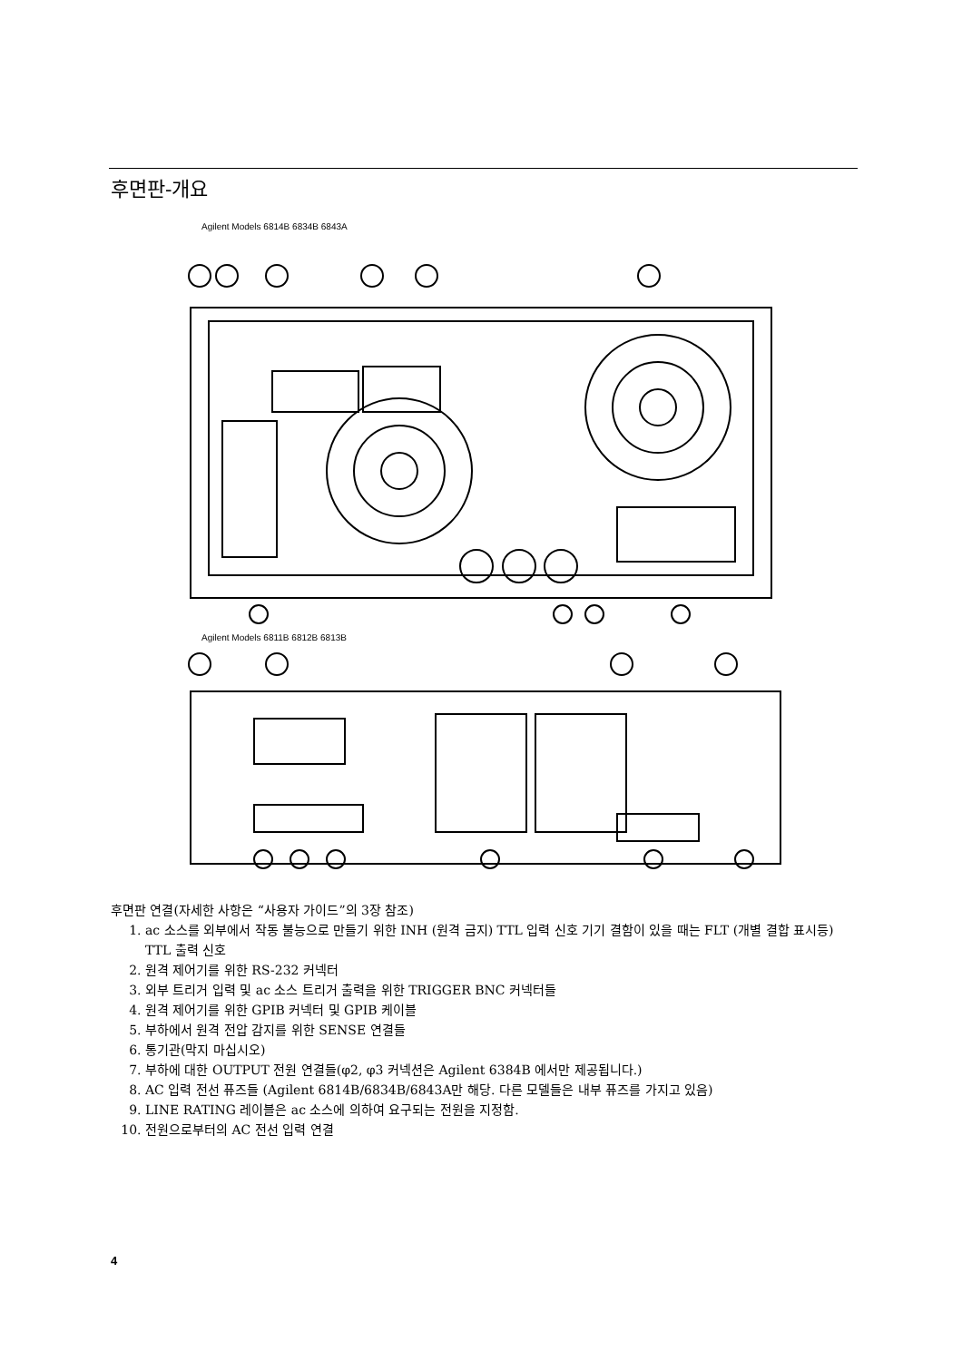후면판-개요
Agilent Models 6814B 6834B 6843A
Agilent Models 6811B 6812B 6813B
후면판 연결(자세한 사항은 “사용자 가이드”의 3장 참조)
1. ac 소스를 외부에서 작동 불능으로 만들기 위한 INH (원격 금지) TTL 입력 신호 기기 결함이 있을 때는 FLT (개별 결합 표시등) TTL 출력 신호
2. 원격 제어기를 위한 RS-232 커넥터
3. 외부 트리거 입력 및 ac 소스 트리거 출력을 위한 TRIGGER BNC 커넥터들
4. 원격 제어기를 위한 GPIB 커넥터 및 GPIB 케이블
5. 부하에서 원격 전압 감지를 위한 SENSE 연결들
6. 통기관(막지 마십시오)
7. 부하에 대한 OUTPUT 전원 연결들(φ2, φ3 커넥션은 Agilent 6384B 에서만 제공됩니다.)
8. AC 입력 전선 퓨즈들 (Agilent 6814B/6834B/6843A만 해당. 다른 모델들은 내부 퓨즈를 가지고 있음)
9. LINE RATING 레이블은 ac 소스에 의하여 요구되는 전원을 지정함.
10. 전원으로부터의 AC 전선 입력 연결
4